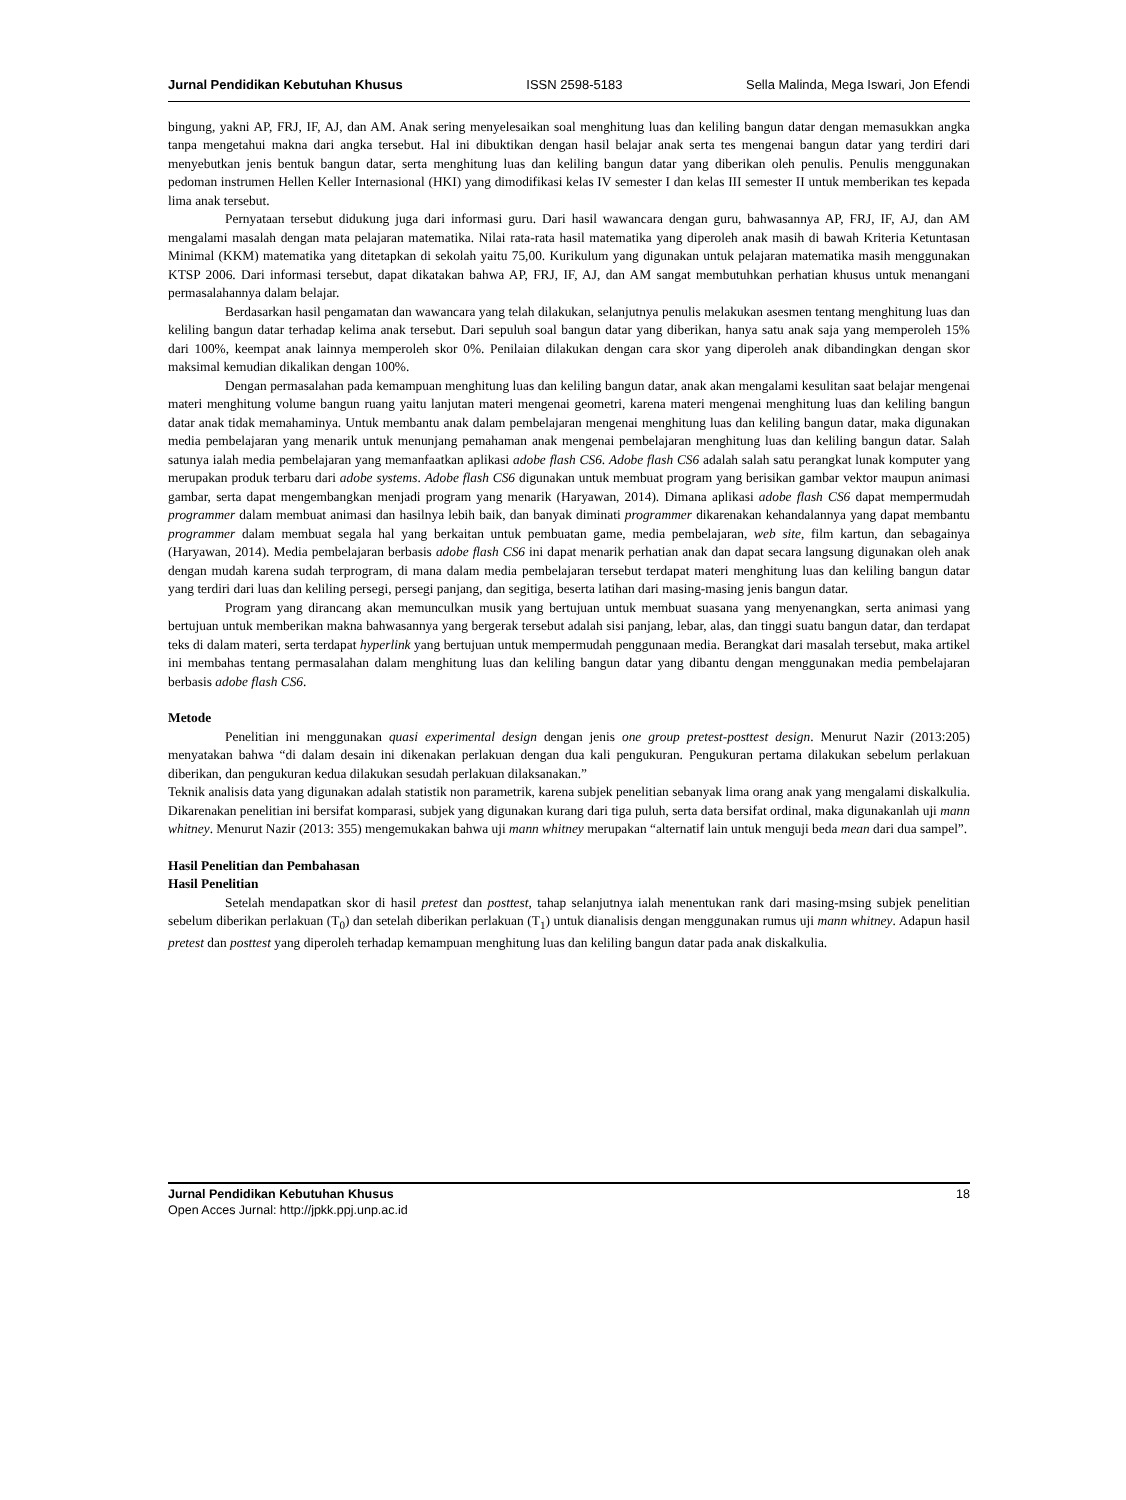Jurnal Pendidikan Kebutuhan Khusus ISSN 2598-5183 Sella Malinda, Mega Iswari, Jon Efendi
bingung, yakni AP, FRJ, IF, AJ, dan AM. Anak sering menyelesaikan soal menghitung luas dan keliling bangun datar dengan memasukkan angka tanpa mengetahui makna dari angka tersebut. Hal ini dibuktikan dengan hasil belajar anak serta tes mengenai bangun datar yang terdiri dari menyebutkan jenis bentuk bangun datar, serta menghitung luas dan keliling bangun datar yang diberikan oleh penulis. Penulis menggunakan pedoman instrumen Hellen Keller Internasional (HKI) yang dimodifikasi kelas IV semester I dan kelas III semester II untuk memberikan tes kepada lima anak tersebut.
Pernyataan tersebut didukung juga dari informasi guru. Dari hasil wawancara dengan guru, bahwasannya AP, FRJ, IF, AJ, dan AM mengalami masalah dengan mata pelajaran matematika. Nilai rata-rata hasil matematika yang diperoleh anak masih di bawah Kriteria Ketuntasan Minimal (KKM) matematika yang ditetapkan di sekolah yaitu 75,00. Kurikulum yang digunakan untuk pelajaran matematika masih menggunakan KTSP 2006. Dari informasi tersebut, dapat dikatakan bahwa AP, FRJ, IF, AJ, dan AM sangat membutuhkan perhatian khusus untuk menangani permasalahannya dalam belajar.
Berdasarkan hasil pengamatan dan wawancara yang telah dilakukan, selanjutnya penulis melakukan asesmen tentang menghitung luas dan keliling bangun datar terhadap kelima anak tersebut. Dari sepuluh soal bangun datar yang diberikan, hanya satu anak saja yang memperoleh 15% dari 100%, keempat anak lainnya memperoleh skor 0%. Penilaian dilakukan dengan cara skor yang diperoleh anak dibandingkan dengan skor maksimal kemudian dikalikan dengan 100%.
Dengan permasalahan pada kemampuan menghitung luas dan keliling bangun datar, anak akan mengalami kesulitan saat belajar mengenai materi menghitung volume bangun ruang yaitu lanjutan materi mengenai geometri, karena materi mengenai menghitung luas dan keliling bangun datar anak tidak memahaminya. Untuk membantu anak dalam pembelajaran mengenai menghitung luas dan keliling bangun datar, maka digunakan media pembelajaran yang menarik untuk menunjang pemahaman anak mengenai pembelajaran menghitung luas dan keliling bangun datar. Salah satunya ialah media pembelajaran yang memanfaatkan aplikasi adobe flash CS6. Adobe flash CS6 adalah salah satu perangkat lunak komputer yang merupakan produk terbaru dari adobe systems. Adobe flash CS6 digunakan untuk membuat program yang berisikan gambar vektor maupun animasi gambar, serta dapat mengembangkan menjadi program yang menarik (Haryawan, 2014). Dimana aplikasi adobe flash CS6 dapat mempermudah programmer dalam membuat animasi dan hasilnya lebih baik, dan banyak diminati programmer dikarenakan kehandalannya yang dapat membantu programmer dalam membuat segala hal yang berkaitan untuk pembuatan game, media pembelajaran, web site, film kartun, dan sebagainya (Haryawan, 2014). Media pembelajaran berbasis adobe flash CS6 ini dapat menarik perhatian anak dan dapat secara langsung digunakan oleh anak dengan mudah karena sudah terprogram, di mana dalam media pembelajaran tersebut terdapat materi menghitung luas dan keliling bangun datar yang terdiri dari luas dan keliling persegi, persegi panjang, dan segitiga, beserta latihan dari masing-masing jenis bangun datar.
Program yang dirancang akan memunculkan musik yang bertujuan untuk membuat suasana yang menyenangkan, serta animasi yang bertujuan untuk memberikan makna bahwasannya yang bergerak tersebut adalah sisi panjang, lebar, alas, dan tinggi suatu bangun datar, dan terdapat teks di dalam materi, serta terdapat hyperlink yang bertujuan untuk mempermudah penggunaan media. Berangkat dari masalah tersebut, maka artikel ini membahas tentang permasalahan dalam menghitung luas dan keliling bangun datar yang dibantu dengan menggunakan media pembelajaran berbasis adobe flash CS6.
Metode
Penelitian ini menggunakan quasi experimental design dengan jenis one group pretest-posttest design. Menurut Nazir (2013:205) menyatakan bahwa “di dalam desain ini dikenakan perlakuan dengan dua kali pengukuran. Pengukuran pertama dilakukan sebelum perlakuan diberikan, dan pengukuran kedua dilakukan sesudah perlakuan dilaksanakan.”
Teknik analisis data yang digunakan adalah statistik non parametrik, karena subjek penelitian sebanyak lima orang anak yang mengalami diskalkulia. Dikarenakan penelitian ini bersifat komparasi, subjek yang digunakan kurang dari tiga puluh, serta data bersifat ordinal, maka digunakanlah uji mann whitney. Menurut Nazir (2013: 355) mengemukakan bahwa uji mann whitney merupakan “alternatif lain untuk menguji beda mean dari dua sampel”.
Hasil Penelitian dan Pembahasan
Hasil Penelitian
Setelah mendapatkan skor di hasil pretest dan posttest, tahap selanjutnya ialah menentukan rank dari masing-msing subjek penelitian sebelum diberikan perlakuan (T<sub>0</sub>) dan setelah diberikan perlakuan (T<sub>1</sub>) untuk dianalisis dengan menggunakan rumus uji mann whitney. Adapun hasil pretest dan posttest yang diperoleh terhadap kemampuan menghitung luas dan keliling bangun datar pada anak diskalkulia.
Jurnal Pendidikan Kebutuhan Khusus
Open Acces Jurnal: http://jpkk.ppj.unp.ac.id
18